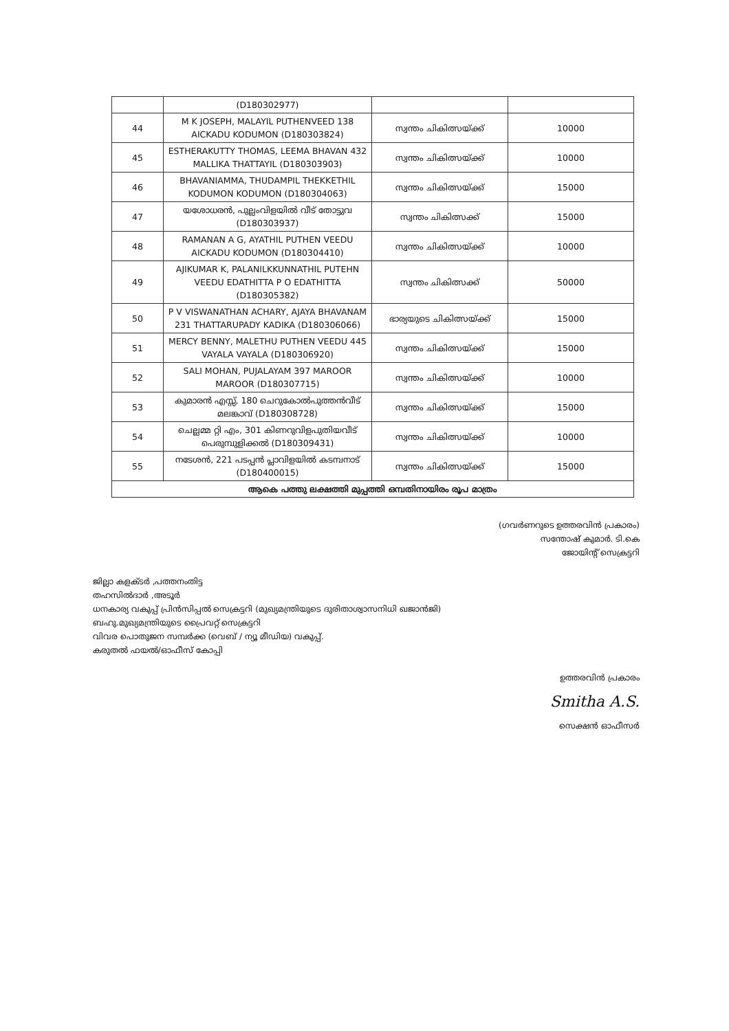| | (D180302977) | | |
| 44 | M K JOSEPH, MALAYIL PUTHENVEED 138 AICKADU KODUMON (D180303824) | സ്വന്തം ചികിത്സയ്ക്ക് | 10000 |
| 45 | ESTHERAKUTTY THOMAS, LEEMA BHAVAN 432 MALLIKA THATTAYIL (D180303903) | സ്വന്തം ചികിത്സയ്ക്ക് | 10000 |
| 46 | BHAVANIAMMA, THUDAMPIL THEKKETHIL KODUMON KODUMON (D180304063) | സ്വന്തം ചികിത്സയ്ക്ക് | 15000 |
| 47 | യശോധരൻ, പുല്ലംവിളയിൽ വീട് തോട്ടുവ (D180303937) | സ്വന്തം ചികിത്സക്ക് | 15000 |
| 48 | RAMANAN A G, AYATHIL PUTHEN VEEDU AICKADU KODUMON (D180304410) | സ്വന്തം ചികിത്സയ്ക്ക് | 10000 |
| 49 | AJIKUMAR K, PALANILKKUNNATHIL PUTEHN VEEDU EDATHITTA P O EDATHITTA (D180305382) | സ്വന്തം ചികിത്സക്ക് | 50000 |
| 50 | P V VISWANATHAN ACHARY, AJAYA BHAVANAM 231 THATTARUPADY KADIKA (D180306066) | ഭാര്യയുടെ ചികിത്സയ്ക്ക് | 15000 |
| 51 | MERCY BENNY, MALETHU PUTHEN VEEDU 445 VAYALA VAYALA (D180306920) | സ്വന്തം ചികിത്സയ്ക്ക് | 15000 |
| 52 | SALI MOHAN, PUJALAYAM 397 MAROOR MAROOR (D180307715) | സ്വന്തം ചികിത്സയ്ക്ക് | 10000 |
| 53 | കുമാരൻ എസ്സ്, 180 ചെറുകോൽപുത്തൻവീട് മലങ്കാവ് (D180308728) | സ്വന്തം ചികിത്സയ്ക്ക് | 15000 |
| 54 | ചെല്ലമ്മ റ്റി എം, 301 കിണറുവിളപുതിയവീട് പെരുമ്പുളിക്കൽ (D180309431) | സ്വന്തം ചികിത്സയ്ക്ക് | 10000 |
| 55 | നടേശൻ, 221 പടപ്പൻ പ്ലാവിളയിൽ കടമ്പനാട് (D180400015) | സ്വന്തം ചികിത്സയ്ക്ക് | 15000 |
| ആകെ പത്തു ലക്ഷത്തി മുപ്പത്തി ഒമ്പതിനായിരം രൂപ മാത്രം | | | |
(ഗവർണറുടെ ഉത്തരവിൻ പ്രകാരം)
സന്തോഷ് കുമാർ. ടി.കെ
ജോയിന്റ് സെക്രട്ടറി
ജില്ലാ കളക്ടർ ,പത്തനംതിട്ട
തഹസിൽദാർ ,അടൂർ
ധനകാര്യ വകുപ്പ് പ്രിൻസിപ്പൽ സെക്രട്ടറി (മുഖ്യമന്ത്രിയുടെ ദുരിതാശ്വാസനിധി ഖജാൻജി)
ബഹു.മുഖ്യമന്ത്രിയുടെ പ്രൈവറ്റ് സെക്രട്ടറി
വിവര പൊതുജന സമ്പർക്ക (വെബ് / ന്യൂ മീഡിയ) വകുപ്പ്.
കരുതൽ ഫയൽ/ഓഫീസ് കോപ്പി
ഉത്തരവിൻ പ്രകാരം
Smitha A.S.
സെക്ഷൻ ഓഫീസർ